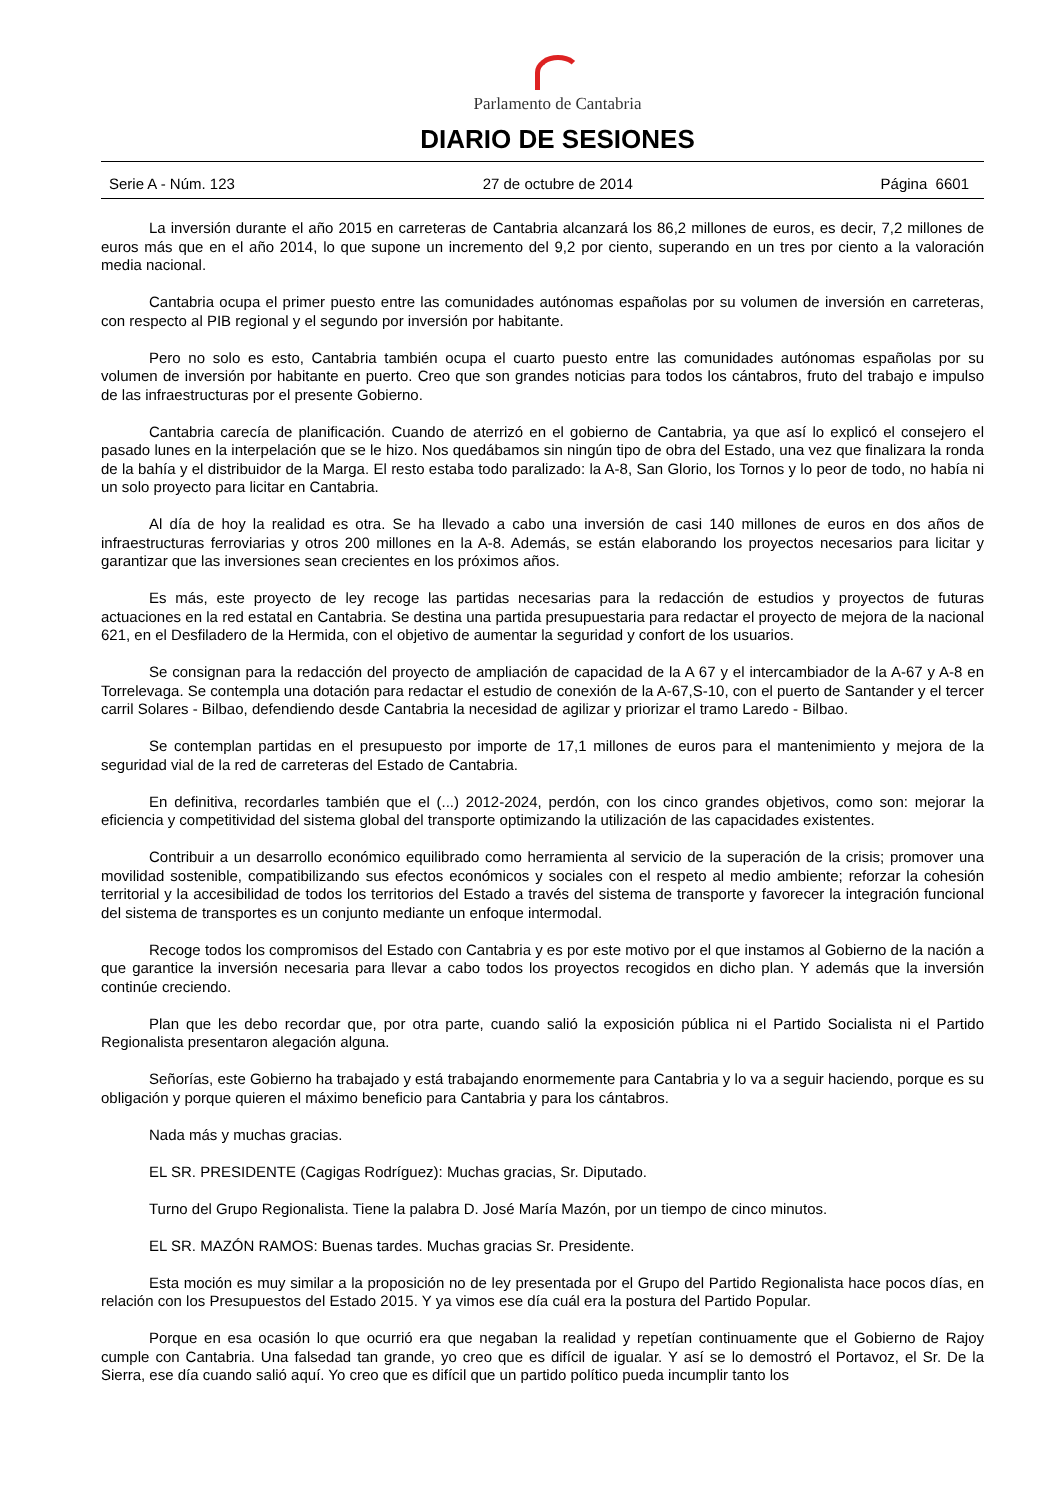Parlamento de Cantabria
DIARIO DE SESIONES
Serie A - Núm. 123 27 de octubre de 2014 Página 6601
La inversión durante el año 2015 en carreteras de Cantabria alcanzará los 86,2 millones de euros, es decir, 7,2 millones de euros más que en el año 2014, lo que supone un incremento del 9,2 por ciento, superando en un tres por ciento a la valoración media nacional.
Cantabria ocupa el primer puesto entre las comunidades autónomas españolas por su volumen de inversión en carreteras, con respecto al PIB regional y el segundo por inversión por habitante.
Pero no solo es esto, Cantabria también ocupa el cuarto puesto entre las comunidades autónomas españolas por su volumen de inversión por habitante en puerto. Creo que son grandes noticias para todos los cántabros, fruto del trabajo e impulso de las infraestructuras por el presente Gobierno.
Cantabria carecía de planificación. Cuando de aterrizó en el gobierno de Cantabria, ya que así lo explicó el consejero el pasado lunes en la interpelación que se le hizo. Nos quedábamos sin ningún tipo de obra del Estado, una vez que finalizara la ronda de la bahía y el distribuidor de la Marga. El resto estaba todo paralizado: la A-8, San Glorio, los Tornos y lo peor de todo, no había ni un solo proyecto para licitar en Cantabria.
Al día de hoy la realidad es otra. Se ha llevado a cabo una inversión de casi 140 millones de euros en dos años de infraestructuras ferroviarias y otros 200 millones en la A-8. Además, se están elaborando los proyectos necesarios para licitar y garantizar que las inversiones sean crecientes en los próximos años.
Es más, este proyecto de ley recoge las partidas necesarias para la redacción de estudios y proyectos de futuras actuaciones en la red estatal en Cantabria. Se destina una partida presupuestaria para redactar el proyecto de mejora de la nacional 621, en el Desfiladero de la Hermida, con el objetivo de aumentar la seguridad y confort de los usuarios.
Se consignan para la redacción del proyecto de ampliación de capacidad de la A 67 y el intercambiador de la A-67 y A-8 en Torrelevaga. Se contempla una dotación para redactar el estudio de conexión de la A-67,S-10, con el puerto de Santander y el tercer carril Solares - Bilbao, defendiendo desde Cantabria la necesidad de agilizar y priorizar el tramo Laredo - Bilbao.
Se contemplan partidas en el presupuesto por importe de 17,1 millones de euros para el mantenimiento y mejora de la seguridad vial de la red de carreteras del Estado de Cantabria.
En definitiva, recordarles también que el (...) 2012-2024, perdón, con los cinco grandes objetivos, como son: mejorar la eficiencia y competitividad del sistema global del transporte optimizando la utilización de las capacidades existentes.
Contribuir a un desarrollo económico equilibrado como herramienta al servicio de la superación de la crisis; promover una movilidad sostenible, compatibilizando sus efectos económicos y sociales con el respeto al medio ambiente; reforzar la cohesión territorial y la accesibilidad de todos los territorios del Estado a través del sistema de transporte y favorecer la integración funcional del sistema de transportes es un conjunto mediante un enfoque intermodal.
Recoge todos los compromisos del Estado con Cantabria y es por este motivo por el que instamos al Gobierno de la nación a que garantice la inversión necesaria para llevar a cabo todos los proyectos recogidos en dicho plan. Y además que la inversión continúe creciendo.
Plan que les debo recordar que, por otra parte, cuando salió la exposición pública ni el Partido Socialista ni el Partido Regionalista presentaron alegación alguna.
Señorías, este Gobierno ha trabajado y está trabajando enormemente para Cantabria y lo va a seguir haciendo, porque es su obligación y porque quieren el máximo beneficio para Cantabria y para los cántabros.
Nada más y muchas gracias.
EL SR. PRESIDENTE (Cagigas Rodríguez): Muchas gracias, Sr. Diputado.
Turno del Grupo Regionalista. Tiene la palabra D. José María Mazón, por un tiempo de cinco minutos.
EL SR. MAZÓN RAMOS: Buenas tardes. Muchas gracias Sr. Presidente.
Esta moción es muy similar a la proposición no de ley presentada por el Grupo del Partido Regionalista hace pocos días, en relación con los Presupuestos del Estado 2015. Y ya vimos ese día cuál era la postura del Partido Popular.
Porque en esa ocasión lo que ocurrió era que negaban la realidad y repetían continuamente que el Gobierno de Rajoy cumple con Cantabria. Una falsedad tan grande, yo creo que es difícil de igualar. Y así se lo demostró el Portavoz, el Sr. De la Sierra, ese día cuando salió aquí. Yo creo que es difícil que un partido político pueda incumplir tanto los